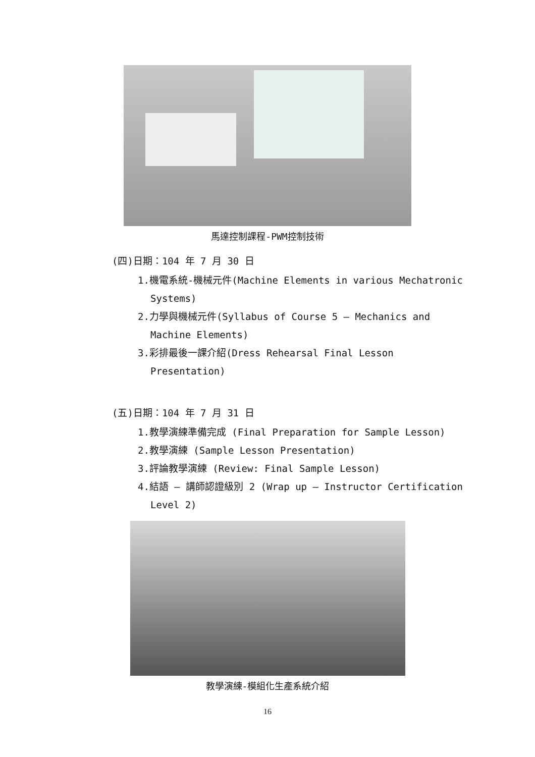馬達控制課程-PWM控制技術
(四)日期：104 年 7 月 30 日
1.機電系統-機械元件(Machine Elements in various Mechatronic Systems)
2.力學與機械元件(Syllabus of Course 5 – Mechanics and Machine Elements)
3.彩排最後一課介紹(Dress Rehearsal Final Lesson Presentation)
(五)日期：104 年 7 月 31 日
1.教學演練準備完成 (Final Preparation for Sample Lesson)
2.教學演練 (Sample Lesson Presentation)
3.評論教學演練 (Review: Final Sample Lesson)
4.結語 – 講師認證級別 2 (Wrap up – Instructor Certification Level 2)
教學演練-模組化生產系統介紹
16